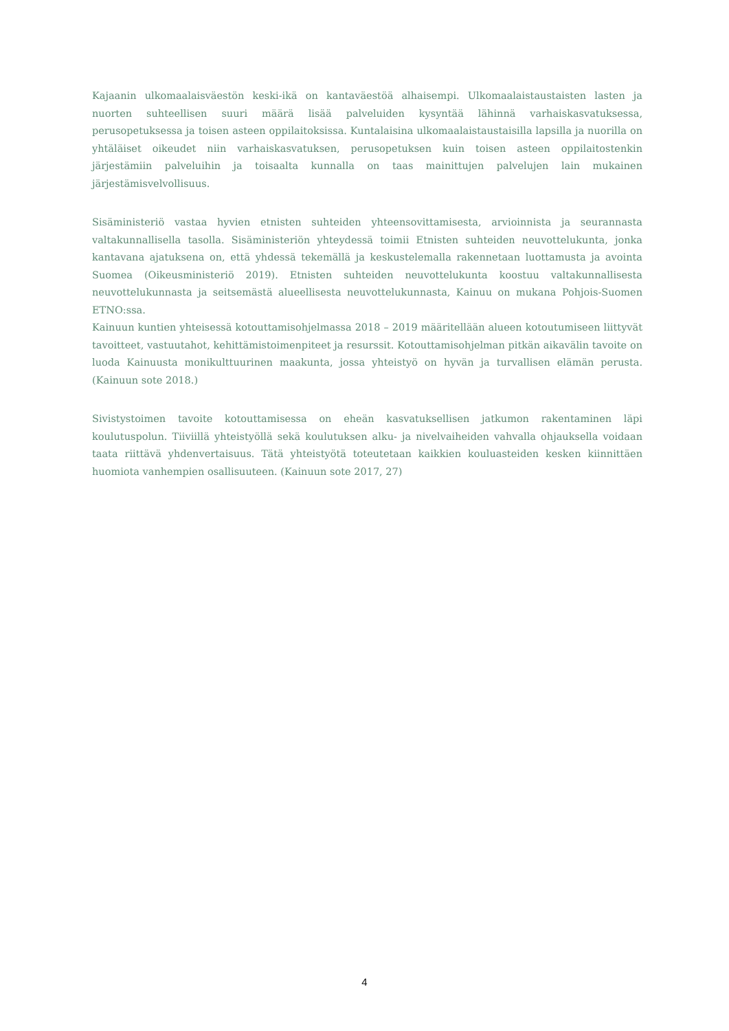Kajaanin ulkomaalaisväestön keski-ikä on kantaväestöä alhaisempi. Ulkomaalaistaustaisten lasten ja nuorten suhteellisen suuri määrä lisää palveluiden kysyntää lähinnä varhaiskasvatuksessa, perusopetuksessa ja toisen asteen oppilaitoksissa. Kuntalaisina ulkomaalaistaustaisilla lapsilla ja nuorilla on yhtäläiset oikeudet niin varhaiskasvatuksen, perusopetuksen kuin toisen asteen oppilaitostenkin järjestämiin palveluihin ja toisaalta kunnalla on taas mainittujen palvelujen lain mukainen järjestämisvelvollisuus.
Sisäministeriö vastaa hyvien etnisten suhteiden yhteensovittamisesta, arvioinnista ja seurannasta valtakunnallisella tasolla. Sisäministeriön yhteydessä toimii Etnisten suhteiden neuvottelukunta, jonka kantavana ajatuksena on, että yhdessä tekemällä ja keskustelemalla rakennetaan luottamusta ja avointa Suomea (Oikeusministeriö 2019). Etnisten suhteiden neuvottelukunta koostuu valtakunnallisesta neuvottelukunnasta ja seitsemästä alueellisesta neuvottelukunnasta, Kainuu on mukana Pohjois-Suomen ETNO:ssa.
Kainuun kuntien yhteisessä kotouttamisohjelmassa 2018 – 2019 määritellään alueen kotoutumiseen liittyvät tavoitteet, vastuutahot, kehittämistoimenpiteet ja resurssit. Kotouttamisohjelman pitkän aikavälin tavoite on luoda Kainuusta monikulttuurinen maakunta, jossa yhteistyö on hyvän ja turvallisen elämän perusta. (Kainuun sote 2018.)
Sivistystoimen tavoite kotouttamisessa on eheän kasvatuksellisen jatkumon rakentaminen läpi koulutuspolun. Tiiviillä yhteistyöllä sekä koulutuksen alku- ja nivelvaiheiden vahvalla ohjauksella voidaan taata riittävä yhdenvertaisuus. Tätä yhteistyötä toteutetaan kaikkien kouluasteiden kesken kiinnittäen huomiota vanhempien osallisuuteen. (Kainuun sote 2017, 27)
4